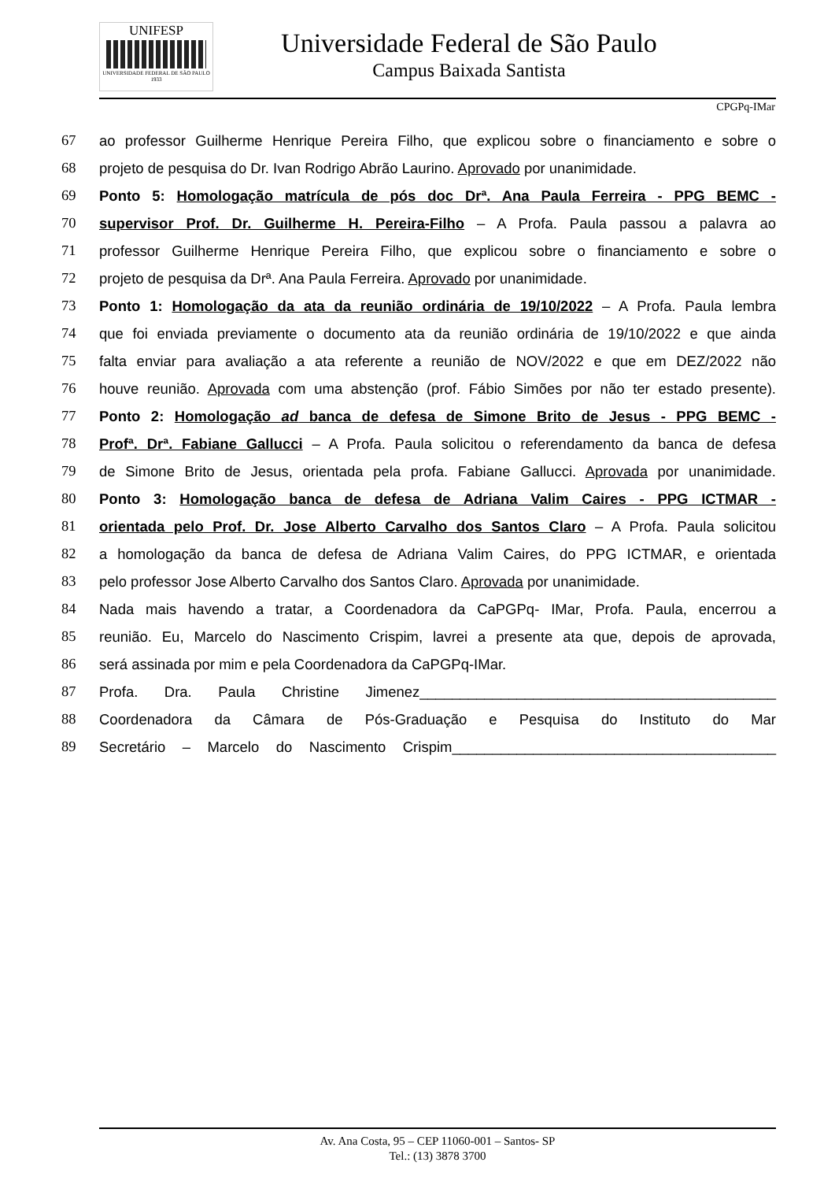UNIFESP
UNIVERSIDADE FEDERAL DE SÃO PAULO
1933
Universidade Federal de São Paulo
Campus Baixada Santista
CPGPq-IMar
67 ao professor Guilherme Henrique Pereira Filho, que explicou sobre o financiamento e sobre o
68 projeto de pesquisa do Dr. Ivan Rodrigo Abrão Laurino. Aprovado por unanimidade.
69 Ponto 5: Homologação matrícula de pós doc Drª. Ana Paula Ferreira - PPG BEMC -
70 supervisor Prof. Dr. Guilherme H. Pereira-Filho – A Profa. Paula passou a palavra ao
71 professor Guilherme Henrique Pereira Filho, que explicou sobre o financiamento e sobre o
72 projeto de pesquisa da Drª. Ana Paula Ferreira. Aprovado por unanimidade.
73 Ponto 1: Homologação da ata da reunião ordinária de 19/10/2022 – A Profa. Paula lembra
74 que foi enviada previamente o documento ata da reunião ordinária de 19/10/2022 e que ainda
75 falta enviar para avaliação a ata referente a reunião de NOV/2022 e que em DEZ/2022 não
76 houve reunião. Aprovada com uma abstenção (prof. Fábio Simões por não ter estado presente).
77 Ponto 2: Homologação ad banca de defesa de Simone Brito de Jesus - PPG BEMC -
78 Profª. Drª. Fabiane Gallucci – A Profa. Paula solicitou o referendamento da banca de defesa
79 de Simone Brito de Jesus, orientada pela profa. Fabiane Gallucci. Aprovada por unanimidade.
80 Ponto 3: Homologação banca de defesa de Adriana Valim Caires - PPG ICTMAR -
81 orientada pelo Prof. Dr. Jose Alberto Carvalho dos Santos Claro – A Profa. Paula solicitou
82 a homologação da banca de defesa de Adriana Valim Caires, do PPG ICTMAR, e orientada
83 pelo professor Jose Alberto Carvalho dos Santos Claro. Aprovada por unanimidade.
84 Nada mais havendo a tratar, a Coordenadora da CaPGPq- IMar, Profa. Paula, encerrou a
85 reunião. Eu, Marcelo do Nascimento Crispim, lavrei a presente ata que, depois de aprovada,
86 será assinada por mim e pela Coordenadora da CaPGPq-IMar.
87 Profa. Dra. Paula Christine Jimenez____________________________________________
88 Coordenadora da Câmara de Pós-Graduação e Pesquisa do Instituto do Mar
89 Secretário – Marcelo do Nascimento Crispim________________________________________
Av. Ana Costa, 95 – CEP 11060-001 – Santos- SP
Tel.: (13) 3878 3700